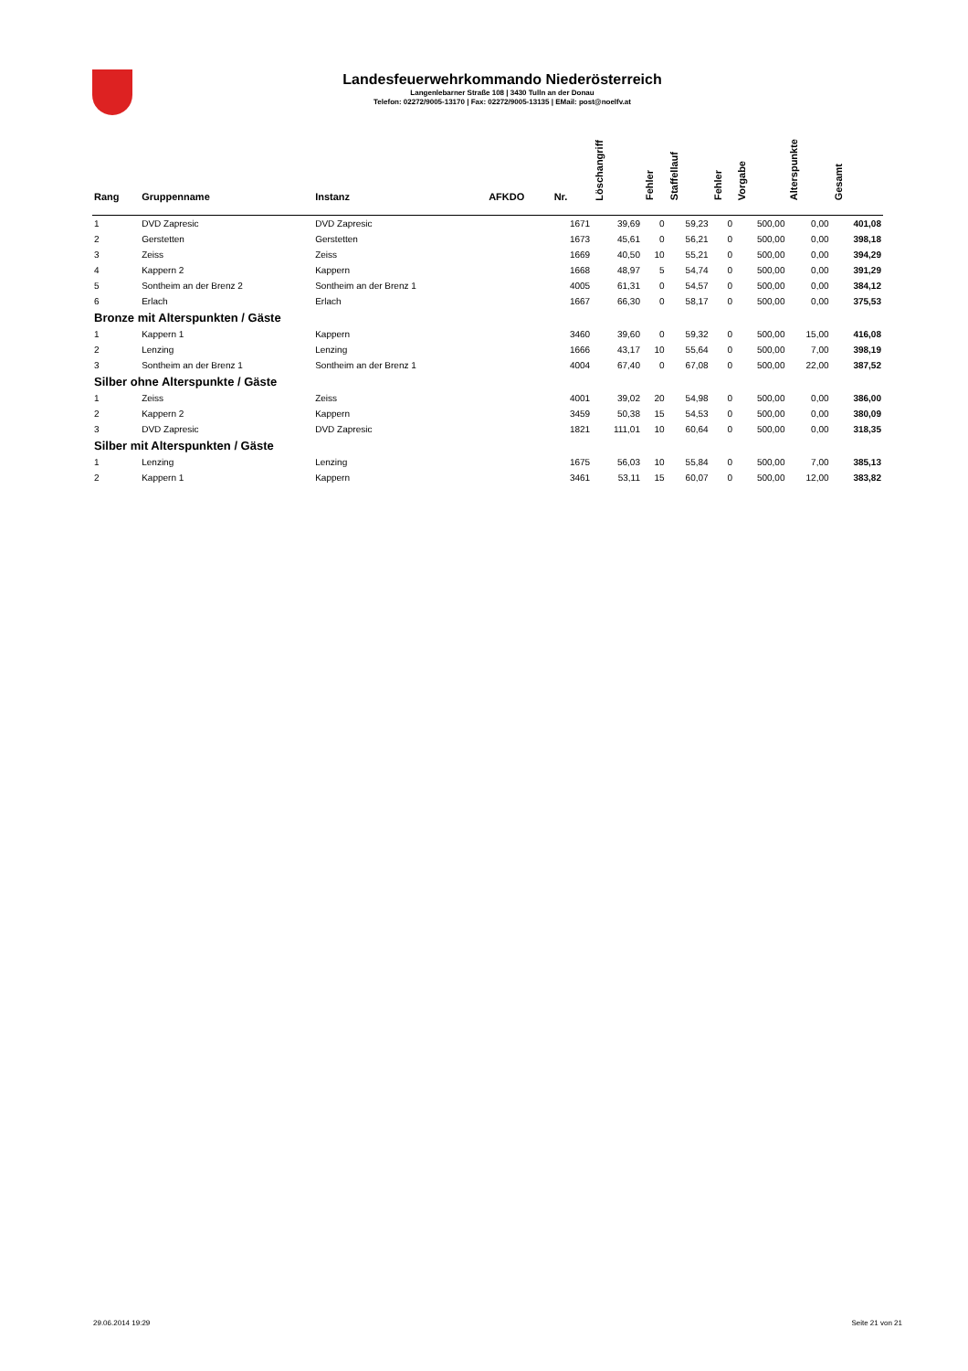Landesfeuerwehrkommando Niederösterreich
Langenlebarner Straße 108 | 3430 Tulln an der Donau
Telefon: 02272/9005-13170 | Fax: 02272/9005-13135 | EMail: post@noelfv.at
| Rang | Gruppenname | Instanz | AFKDO | Nr. | Löschangriff | Fehler | Staffellauf | Fehler | Vorgabe | Alterspunkte | Gesamt |
| --- | --- | --- | --- | --- | --- | --- | --- | --- | --- | --- | --- |
| 1 | DVD Zapresic | DVD Zapresic | | 1671 | 39,69 | 0 | 59,23 | 0 | 500,00 | 0,00 | 401,08 |
| 2 | Gerstetten | Gerstetten | | 1673 | 45,61 | 0 | 56,21 | 0 | 500,00 | 0,00 | 398,18 |
| 3 | Zeiss | Zeiss | | 1669 | 40,50 | 10 | 55,21 | 0 | 500,00 | 0,00 | 394,29 |
| 4 | Kappern 2 | Kappern | | 1668 | 48,97 | 5 | 54,74 | 0 | 500,00 | 0,00 | 391,29 |
| 5 | Sontheim an der Brenz 2 | Sontheim an der Brenz 1 | | 4005 | 61,31 | 0 | 54,57 | 0 | 500,00 | 0,00 | 384,12 |
| 6 | Erlach | Erlach | | 1667 | 66,30 | 0 | 58,17 | 0 | 500,00 | 0,00 | 375,53 |
| Bronze mit Alterspunkten / Gäste | | | | | | | | | | | |
| 1 | Kappern 1 | Kappern | | 3460 | 39,60 | 0 | 59,32 | 0 | 500,00 | 15,00 | 416,08 |
| 2 | Lenzing | Lenzing | | 1666 | 43,17 | 10 | 55,64 | 0 | 500,00 | 7,00 | 398,19 |
| 3 | Sontheim an der Brenz 1 | Sontheim an der Brenz 1 | | 4004 | 67,40 | 0 | 67,08 | 0 | 500,00 | 22,00 | 387,52 |
| Silber ohne Alterspunkte / Gäste | | | | | | | | | | | |
| 1 | Zeiss | Zeiss | | 4001 | 39,02 | 20 | 54,98 | 0 | 500,00 | 0,00 | 386,00 |
| 2 | Kappern 2 | Kappern | | 3459 | 50,38 | 15 | 54,53 | 0 | 500,00 | 0,00 | 380,09 |
| 3 | DVD Zapresic | DVD Zapresic | | 1821 | 111,01 | 10 | 60,64 | 0 | 500,00 | 0,00 | 318,35 |
| Silber mit Alterspunkten / Gäste | | | | | | | | | | | |
| 1 | Lenzing | Lenzing | | 1675 | 56,03 | 10 | 55,84 | 0 | 500,00 | 7,00 | 385,13 |
| 2 | Kappern 1 | Kappern | | 3461 | 53,11 | 15 | 60,07 | 0 | 500,00 | 12,00 | 383,82 |
29.06.2014 19:29 Seite 21 von 21